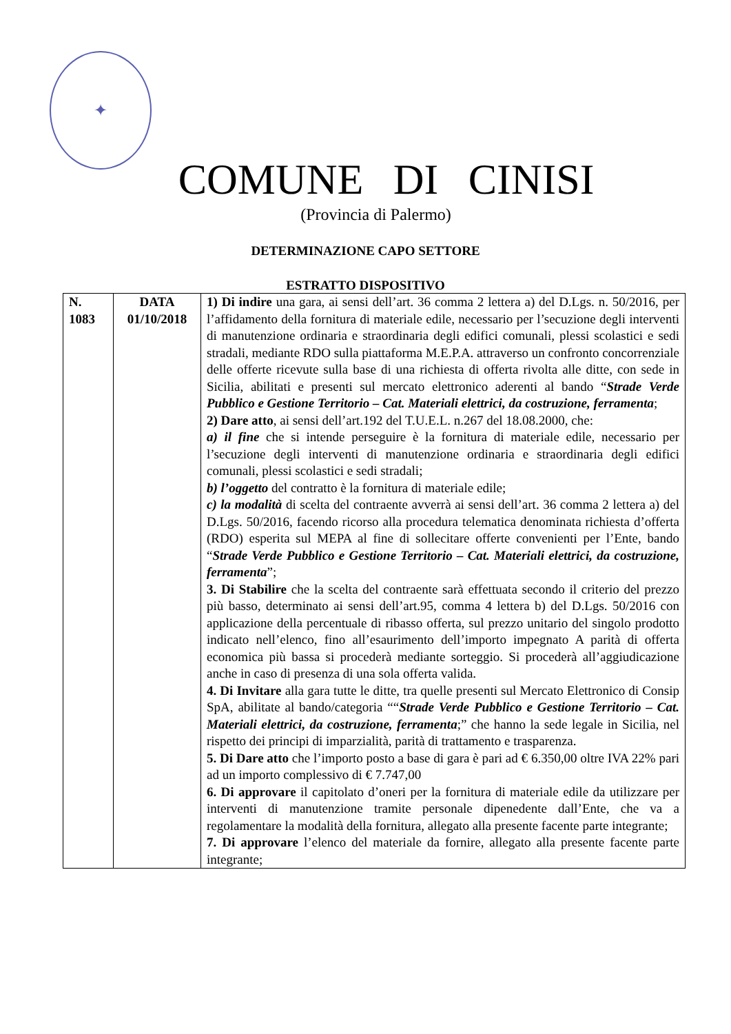✦
COMUNE DI CINISI
(Provincia di Palermo)
DETERMINAZIONE CAPO SETTORE
ESTRATTO DISPOSITIVO
| N. 1083 | DATA 01/10/2018 | 1) Di indire una gara, ai sensi dell’art. 36 comma 2 lettera a) del D.Lgs. n. 50/2016, per l’affidamento della fornitura di materiale edile, necessario per l’secuzione degli interventi di manutenzione ordinaria e straordinaria degli edifici comunali, plessi scolastici e sedi stradali, mediante RDO sulla piattaforma M.E.P.A. attraverso un confronto concorrenziale delle offerte ricevute sulla base di una richiesta di offerta rivolta alle ditte, con sede in Sicilia, abilitati e presenti sul mercato elettronico aderenti al bando “ Strade Verde Pubblico e Gestione Territorio – Cat. Materiali elettrici, da costruzione, ferramenta ; 2) Dare atto , ai sensi dell’art.192 del T.U.E.L. n.267 del 18.08.2000, che: a) il fine che si intende perseguire è la fornitura di materiale edile, necessario per l’secuzione degli interventi di manutenzione ordinaria e straordinaria degli edifici comunali, plessi scolastici e sedi stradali; b) l’oggetto del contratto è la fornitura di materiale edile; c) la modalità di scelta del contraente avverrà ai sensi dell’art. 36 comma 2 lettera a) del D.Lgs. 50/2016, facendo ricorso alla procedura telematica denominata richiesta d’offerta (RDO) esperita sul MEPA al fine di sollecitare offerte convenienti per l’Ente, bando “ Strade Verde Pubblico e Gestione Territorio – Cat. Materiali elettrici, da costruzione, ferramenta ”; 3. Di Stabilire che la scelta del contraente sarà effettuata secondo il criterio del prezzo più basso, determinato ai sensi dell’art.95, comma 4 lettera b) del D.Lgs. 50/2016 con applicazione della percentuale di ribasso offerta, sul prezzo unitario del singolo prodotto indicato nell’elenco, fino all’esaurimento dell’importo impegnato A parità di offerta economica più bassa si procederà mediante sorteggio. Si procederà all’aggiudicazione anche in caso di presenza di una sola offerta valida. 4. Di Invitare alla gara tutte le ditte, tra quelle presenti sul Mercato Elettronico di Consip SpA, abilitate al bando/categoria ““ Strade Verde Pubblico e Gestione Territorio – Cat. Materiali elettrici, da costruzione, ferramenta ;” che hanno la sede legale in Sicilia, nel rispetto dei principi di imparzialità, parità di trattamento e trasparenza. 5. Di Dare atto che l’importo posto a base di gara è pari ad € 6.350,00 oltre IVA 22% pari ad un importo complessivo di € 7.747,00 6. Di approvare il capitolato d’oneri per la fornitura di materiale edile da utilizzare per interventi di manutenzione tramite personale dipenedente dall’Ente, che va a regolamentare la modalità della fornitura, allegato alla presente facente parte integrante; 7. Di approvare l’elenco del materiale da fornire, allegato alla presente facente parte integrante; |